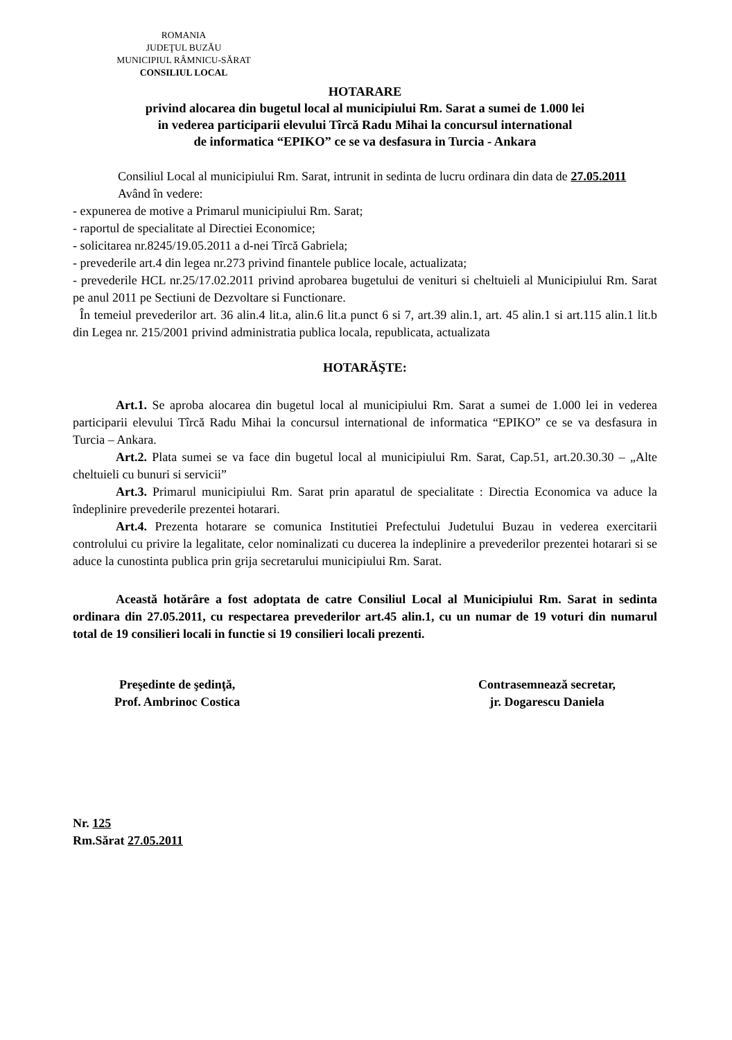ROMANIA
JUDEŢUL BUZĂU
MUNICIPIUL RÂMNICU-SĂRAT
CONSILIUL LOCAL
HOTARARE
privind alocarea din bugetul local al municipiului Rm. Sarat a sumei de 1.000 lei
in vederea participarii elevului Tîrcă Radu Mihai la concursul international
de informatica “EPIKO” ce se va desfasura in Turcia - Ankara
Consiliul Local al municipiului Rm. Sarat, intrunit in sedinta de lucru ordinara din data de 27.05.2011
Având în vedere:
- expunerea de motive a Primarul municipiului Rm. Sarat;
- raportul de specialitate al Directiei Economice;
- solicitarea nr.8245/19.05.2011 a d-nei Tîrcă Gabriela;
- prevederile art.4 din legea nr.273 privind finantele publice locale, actualizata;
- prevederile HCL nr.25/17.02.2011 privind aprobarea bugetului de venituri si cheltuieli al Municipiului Rm. Sarat pe anul 2011 pe Sectiuni de Dezvoltare si Functionare.
În temeiul prevederilor art. 36 alin.4 lit.a, alin.6 lit.a punct 6 si 7, art.39 alin.1, art. 45 alin.1 si art.115 alin.1 lit.b din Legea nr. 215/2001 privind administratia publica locala, republicata, actualizata
HOTARĂŞTE:
Art.1. Se aproba alocarea din bugetul local al municipiului Rm. Sarat a sumei de 1.000 lei in vederea participarii elevului Tîrcă Radu Mihai la concursul international de informatica “EPIKO” ce se va desfasura in Turcia – Ankara.
Art.2. Plata sumei se va face din bugetul local al municipiului Rm. Sarat, Cap.51, art.20.30.30 – „Alte cheltuieli cu bunuri si servicii”
Art.3. Primarul municipiului Rm. Sarat prin aparatul de specialitate : Directia Economica va aduce la îndeplinire prevederile prezentei hotarari.
Art.4. Prezenta hotarare se comunica Institutiei Prefectului Judetului Buzau in vederea exercitarii controlului cu privire la legalitate, celor nominalizati cu ducerea la indeplinire a prevederilor prezentei hotarari si se aduce la cunostinta publica prin grija secretarului municipiului Rm. Sarat.
Această hotărâre a fost adoptata de catre Consiliul Local al Municipiului Rm. Sarat in sedinta ordinara din 27.05.2011, cu respectarea prevederilor art.45 alin.1, cu un numar de 19 voturi din numarul total de 19 consilieri locali in functie si 19 consilieri locali prezenti.
Preşedinte de şedinţă,
Prof. Ambrinoc Costica
Contrasemnează secretar,
jr. Dogarescu Daniela
Nr. 125
Rm.Sărat 27.05.2011